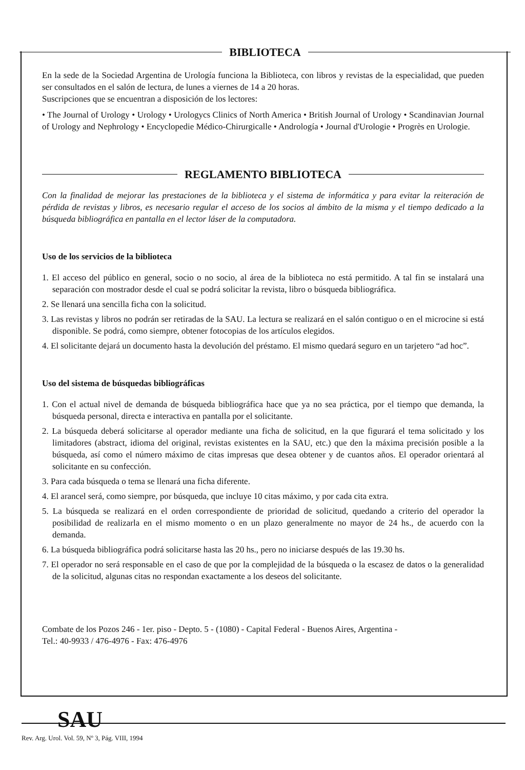BIBLIOTECA
En la sede de la Sociedad Argentina de Urología funciona la Biblioteca, con libros y revistas de la especialidad, que pueden ser consultados en el salón de lectura, de lunes a viernes de 14 a 20 horas.
Suscripciones que se encuentran a disposición de los lectores:
• The Journal of Urology • Urology • Urologycs Clinics of North America • British Journal of Urology • Scandinavian Journal of Urology and Nephrology • Encyclopedie Médico-Chirurgicalle • Andrología • Journal d'Urologie • Progrès en Urologie.
REGLAMENTO BIBLIOTECA
Con la finalidad de mejorar las prestaciones de la biblioteca y el sistema de informática y para evitar la reiteración de pérdida de revistas y libros, es necesario regular el acceso de los socios al ámbito de la misma y el tiempo dedicado a la búsqueda bibliográfica en pantalla en el lector láser de la computadora.
Uso de los servicios de la biblioteca
1. El acceso del público en general, socio o no socio, al área de la biblioteca no está permitido. A tal fin se instalará una separación con mostrador desde el cual se podrá solicitar la revista, libro o búsqueda bibliográfica.
2. Se llenará una sencilla ficha con la solicitud.
3. Las revistas y libros no podrán ser retiradas de la SAU. La lectura se realizará en el salón contiguo o en el microcine si está disponible. Se podrá, como siempre, obtener fotocopias de los artículos elegidos.
4. El solicitante dejará un documento hasta la devolución del préstamo. El mismo quedará seguro en un tarjetero “ad hoc”.
Uso del sistema de búsquedas bibliográficas
1. Con el actual nivel de demanda de búsqueda bibliográfica hace que ya no sea práctica, por el tiempo que demanda, la búsqueda personal, directa e interactiva en pantalla por el solicitante.
2. La búsqueda deberá solicitarse al operador mediante una ficha de solicitud, en la que figurará el tema solicitado y los limitadores (abstract, idioma del original, revistas existentes en la SAU, etc.) que den la máxima precisión posible a la búsqueda, así como el número máximo de citas impresas que desea obtener y de cuantos años. El operador orientará al solicitante en su confección.
3. Para cada búsqueda o tema se llenará una ficha diferente.
4. El arancel será, como siempre, por búsqueda, que incluye 10 citas máximo, y por cada cita extra.
5. La búsqueda se realizará en el orden correspondiente de prioridad de solicitud, quedando a criterio del operador la posibilidad de realizarla en el mismo momento o en un plazo generalmente no mayor de 24 hs., de acuerdo con la demanda.
6. La búsqueda bibliográfica podrá solicitarse hasta las 20 hs., pero no iniciarse después de las 19.30 hs.
7. El operador no será responsable en el caso de que por la complejidad de la búsqueda o la escasez de datos o la generalidad de la solicitud, algunas citas no respondan exactamente a los deseos del solicitante.
Combate de los Pozos 246 - 1er. piso - Depto. 5 - (1080) - Capital Federal - Buenos Aires, Argentina -
Tel.: 40-9933 / 476-4976 - Fax: 476-4976
SAU
Rev. Arg. Urol. Vol. 59, Nº 3, Pág. VIII, 1994